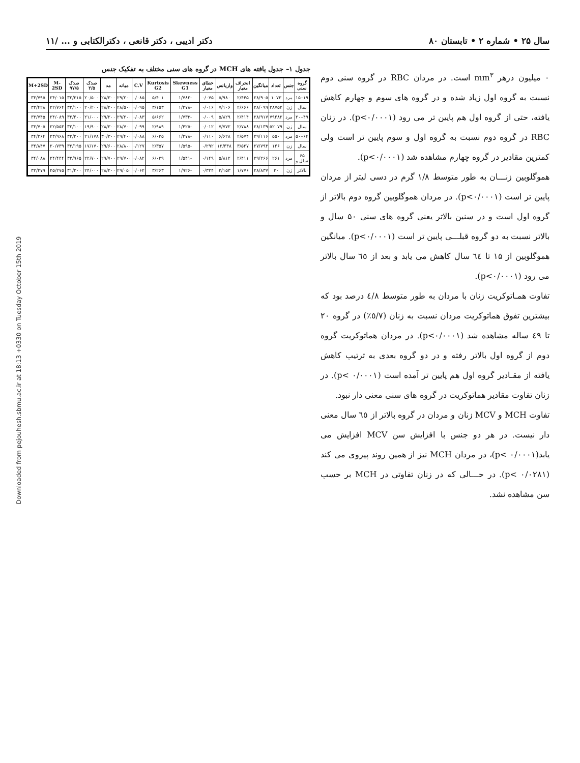سال ۲۵ • شماره ۲ • تابستان ۸۰ دکتر ادیبی ، دکتر قانعی ، دکترالکتابی و ... /۱۱
۰ میلیون درهر mm<sup>۳</sup> است. در مردان RBC در گروه سنی دوم نسبت به گروه اول زیاد شده و در گروه های سوم و چهارم کاهش یافته، حتی از گروه اول هم پایین تر می رود (p<۰/۰۰۰۱). در زنان RBC در گروه دوم نسبت به گروه اول و سوم پایین تر است ولی کمترین مقادیر در گروه چهارم مشاهده شد (p<۰/۰۰۰۱).
هموگلوبین زنـــان به طور متوسط ۱/۸ گرم در دسی لیتر از مردان پایین تر است (p<۰/۰۰۰۱). در مردان هموگلوبین گروه دوم بالاتر از گروه اول است و در سنین بالاتر یعنی گروه های سنی ۵۰ سال و بالاتر نسبت به دو گروه قبلـــی پایین تر است (p<۰/۰۰۰۱). میانگین هموگلوبین از ۱۵ تا ٦٤ سال کاهش می یابد و بعد از ٦٥ سال بالاتر می رود (p<۰/۰۰۰۱).
تفاوت همـاتوکریت زنان با مردان به طور متوسط ٤/۸ درصد بود که بیشترین تفوق هماتوکریت مردان نسبت به زنان (٥/٧٪) در گروه ۲۰ تا ٤٩ ساله مشاهده شد (p<۰/۰۰۰۱). در مردان هماتوکریت گروه دوم از گروه اول بالاتر رفته و در دو گروه بعدی به ترتیب کاهش یافته از مقـادیر گروه اول هم پایین تر آمده است (p< ۰/۰۰۰۱). در زنان تفاوت مقادیر هماتوکریت در گروه های سنی معنی دار نبود.
تفاوت MCH و MCV زنان و مردان در گروه بالاتر از ٦٥ سال معنی دار نیست. در هر دو جنس با افزایش سن MCV افزایش می یابد(p< ۰/۰۰۰۱)، در مردان MCH نیز از همین روند پیروی می کند (p< ۰/۰۲۸۱). در حـــالی که در زنان تفاوتی در MCH بر حسب سن مشاهده نشد.
Downloaded from pejouhesh.sbmu.ac.ir at 18:13 +0330 on Tuesday October 15th 2019
جدول ۱– جدول یافته های MCH در گروه های سنی مختلف به تفکیک جنس
| گروه سنی | جنس | تعداد | میانگین | انحراف معیار | واریانس | خطای معیار | Skewness G1 | Kurtosis G2 | C.V | میانه | مد | صدک ۲/۵ | صدک ۹۷/۵ | M-2SD | M+2SD |
| --- | --- | --- | --- | --- | --- | --- | --- | --- | --- | --- | --- | --- | --- | --- | --- |
| ۱۹–۱۵ | مرد | ۱۰۷۳ | ۲۸/۹۰۵ | ۲/۴۴۵ | ۵/۹۸۰ | ۰/۰۷۵ | -۱/۷۸۲ | ۵/۴۰۱ | ۰/۰۸۵ | ۲۹/۲۰۰ | ۲۸/۳۰۰ | ۲۰/۵۰۰ | ۳۲/۳۱۵ | ۲۴/۰۱۵ | ۳۳/۷۹۵ |
| سال | زن | ۲۸۷۵۲ | ۲۸/۰۹۹ | ۲/۶۶۶ | ۷/۱۰۶ | ۰/۰۱۶ | -۱/۳۷۸ | ۳/۱۵۳ | ۰/۰۹۵ | ۲۸/۵۰۰ | ۲۸/۲۰۰ | ۲۰/۲۰۰ | ۳۲/۱۰۰ | ۲۲/۷۶۴ | ۳۳/۴۲۸ |
| ۴۹–۲۰ | مرد | ۷۹۴۸۲ | ۲۸/۹۱۷ | ۲/۴۱۴ | ۵/۸۲۹ | ۰/۰۰۹ | -۱/۷۳۳ | ۵/۶۶۲ | ۰/۰۸۳ | ۲۹/۲۰۰ | ۲۹/۲۰۰ | ۲۱/۰۰۰ | ۳۲/۴۰۰ | ۲۴/۰۸۹ | ۳۳/۷۴۵ |
| سال | زن | ۵۲۰۷۹ | ۲۸/۱۳۹ | ۲/۷۸۸ | ۷/۷۷۲ | ۰/۰۱۲ | -۱/۴۲۵ | ۲/۹۸۹ | ۰/۰۹۹ | ۲۸/۷۰۰ | ۲۸/۳۰۰ | ۱۹/۹۰۰ | ۳۲/۱۰۰ | ۲۲/۵۵۳ | ۳۳/۷۰۵ |
| ۶۴–۵۰ | مرد | ۵۵۰ | ۲۹/۱۱۶ | ۲/۵۷۴ | ۶/۶۲۸ | ۰/۱۱۰ | -۱/۳۷۸ | ۶/۰۳۵ | ۰/۰۸۸ | ۲۹/۴۰۰ | ۳۰/۳۰۰ | ۲۱/۱۷۸ | ۳۳/۲۰۰ | ۲۳/۹۶۸ | ۳۴/۲۶۴ |
| سال | زن | ۱۴۶ | ۲۷/۷۹۳ | ۳/۵۲۷ | ۱۲/۴۳۸ | ۰/۲۹۲ | -۱/۵۹۵ | ۲/۳۵۷ | ۰/۱۲۷ | ۲۸/۸۰۰ | ۲۹/۶۰۰ | ۱۷/۱۷۰ | ۳۲/۱۹۵ | ۲۰/۷۳۹ | ۳۴/۸۴۷ |
| ۶۵ سال و | مرد | ۲۶۱ | ۲۹/۲۶۶ | ۲/۴۱۱ | ۵/۸۱۲ | ۰/۱۴۹ | -۱/۵۴۱ | ۶/۰۳۹ | ۰/۰۸۲ | ۲۹/۷۰۰ | ۲۹/۷۰۰ | ۲۲/۷۰۰ | ۳۲/۹۶۵ | ۲۴/۴۴۴ | ۳۴/۰۸۸ |
| بالاتر | زن | ۳۰ | ۲۸/۸۳۷ | ۱/۷۷۶ | ۳/۱۵۳ | ۰/۳۲۴ | -۱/۹۲۶ | ۳/۲۶۳ | ۰/۰۶۲ | ۲۹/۰۵۰ | ۲۸/۲۰۰ | ۲۴/۰۰۰ | ۳۱/۲۰۰ | ۲۵/۲۷۵ | ۳۲/۳۷۹ |